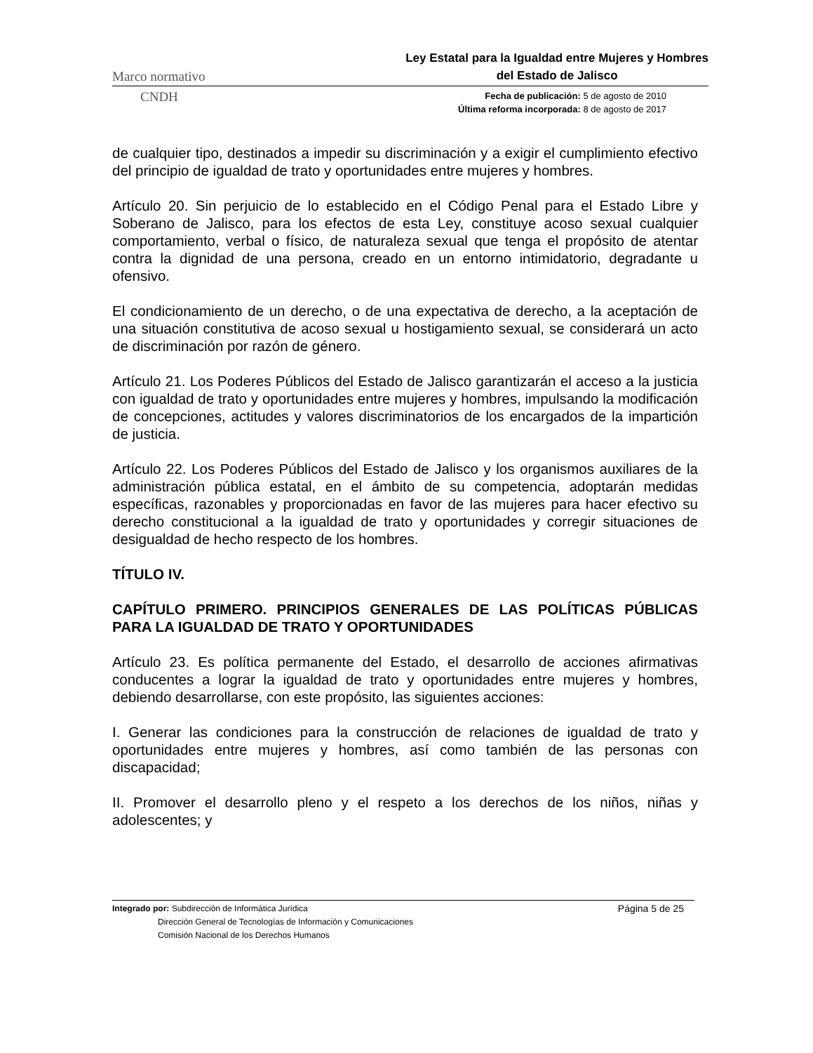Marco normativo
Ley Estatal para la Igualdad entre Mujeres y Hombres
del Estado de Jalisco
CNDH
Fecha de publicación: 5 de agosto de 2010
Última reforma incorporada: 8 de agosto de 2017
de cualquier tipo, destinados a impedir su discriminación y a exigir el cumplimiento efectivo del principio de igualdad de trato y oportunidades entre mujeres y hombres.
Artículo 20. Sin perjuicio de lo establecido en el Código Penal para el Estado Libre y Soberano de Jalisco, para los efectos de esta Ley, constituye acoso sexual cualquier comportamiento, verbal o físico, de naturaleza sexual que tenga el propósito de atentar contra la dignidad de una persona, creado en un entorno intimidatorio, degradante u ofensivo.
El condicionamiento de un derecho, o de una expectativa de derecho, a la aceptación de una situación constitutiva de acoso sexual u hostigamiento sexual, se considerará un acto de discriminación por razón de género.
Artículo 21. Los Poderes Públicos del Estado de Jalisco garantizarán el acceso a la justicia con igualdad de trato y oportunidades entre mujeres y hombres, impulsando la modificación de concepciones, actitudes y valores discriminatorios de los encargados de la impartición de justicia.
Artículo 22. Los Poderes Públicos del Estado de Jalisco y los organismos auxiliares de la administración pública estatal, en el ámbito de su competencia, adoptarán medidas específicas, razonables y proporcionadas en favor de las mujeres para hacer efectivo su derecho constitucional a la igualdad de trato y oportunidades y corregir situaciones de desigualdad de hecho respecto de los hombres.
TÍTULO IV.
CAPÍTULO PRIMERO. PRINCIPIOS GENERALES DE LAS POLÍTICAS PÚBLICAS PARA LA IGUALDAD DE TRATO Y OPORTUNIDADES
Artículo 23. Es política permanente del Estado, el desarrollo de acciones afirmativas conducentes a lograr la igualdad de trato y oportunidades entre mujeres y hombres, debiendo desarrollarse, con este propósito, las siguientes acciones:
I. Generar las condiciones para la construcción de relaciones de igualdad de trato y oportunidades entre mujeres y hombres, así como también de las personas con discapacidad;
II. Promover el desarrollo pleno y el respeto a los derechos de los niños, niñas y adolescentes; y
Integrado por: Subdirección de Informática Jurídica
Dirección General de Tecnologías de Información y Comunicaciones
Comisión Nacional de los Derechos Humanos
Página 5 de 25